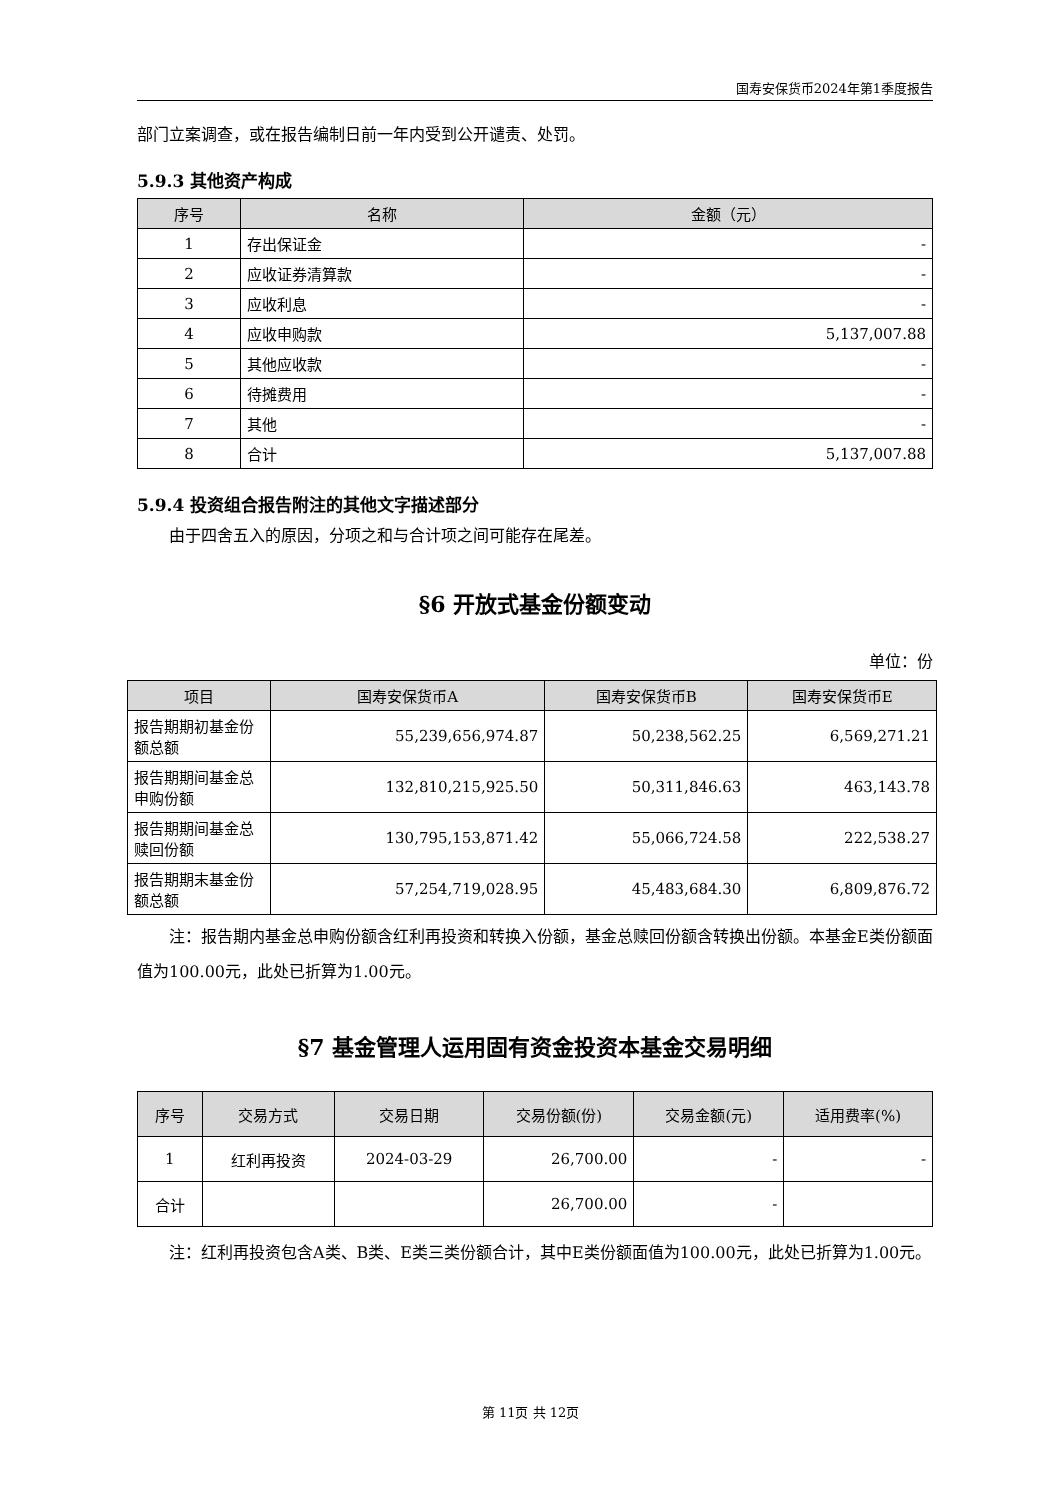国寿安保货币2024年第1季度报告
部门立案调查，或在报告编制日前一年内受到公开谴责、处罚。
5.9.3 其他资产构成
| 序号 | 名称 | 金额（元） |
| --- | --- | --- |
| 1 | 存出保证金 | - |
| 2 | 应收证券清算款 | - |
| 3 | 应收利息 | - |
| 4 | 应收申购款 | 5,137,007.88 |
| 5 | 其他应收款 | - |
| 6 | 待摊费用 | - |
| 7 | 其他 | - |
| 8 | 合计 | 5,137,007.88 |
5.9.4 投资组合报告附注的其他文字描述部分
由于四舍五入的原因，分项之和与合计项之间可能存在尾差。
§6 开放式基金份额变动
单位：份
| 项目 | 国寿安保货币A | 国寿安保货币B | 国寿安保货币E |
| --- | --- | --- | --- |
| 报告期期初基金份额总额 | 55,239,656,974.87 | 50,238,562.25 | 6,569,271.21 |
| 报告期期间基金总申购份额 | 132,810,215,925.50 | 50,311,846.63 | 463,143.78 |
| 报告期期间基金总赎回份额 | 130,795,153,871.42 | 55,066,724.58 | 222,538.27 |
| 报告期期末基金份额总额 | 57,254,719,028.95 | 45,483,684.30 | 6,809,876.72 |
注：报告期内基金总申购份额含红利再投资和转换入份额，基金总赎回份额含转换出份额。本基金E类份额面值为100.00元，此处已折算为1.00元。
§7 基金管理人运用固有资金投资本基金交易明细
| 序号 | 交易方式 | 交易日期 | 交易份额(份) | 交易金额(元) | 适用费率(%) |
| --- | --- | --- | --- | --- | --- |
| 1 | 红利再投资 | 2024-03-29 | 26,700.00 | - | - |
| 合计 | | | 26,700.00 | - | |
注：红利再投资包含A类、B类、E类三类份额合计，其中E类份额面值为100.00元，此处已折算为1.00元。
第 11页 共 12页